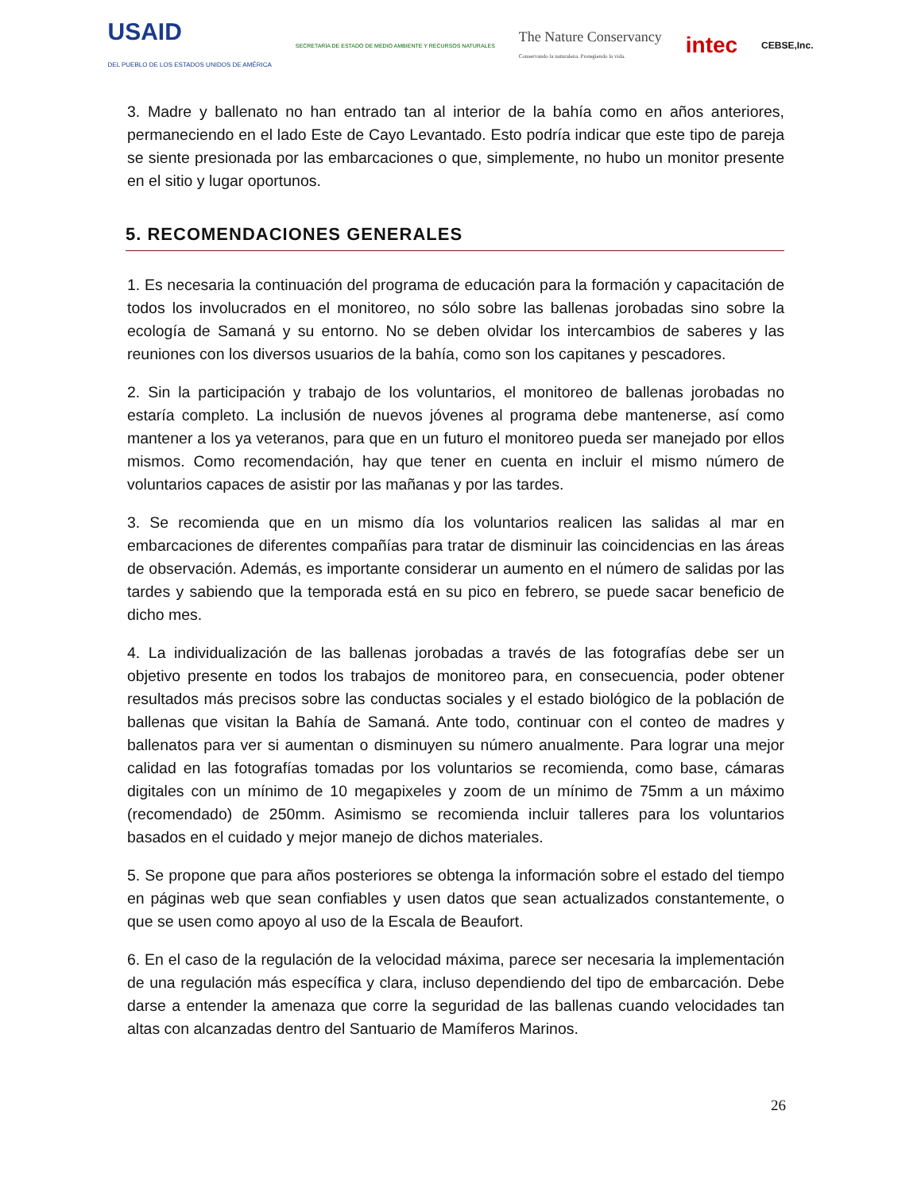USAID
DEL PUEBLO DE LOS ESTADOS UNIDOS DE AMÉRICA SECRETARÍA DE ESTADO DE MEDIO AMBIENTE Y RECURSOS NATURALES The Nature Conservancy
Conservando la naturaleza. Protegiendo la vida. intec CEBSE,Inc.
3. Madre y ballenato no han entrado tan al interior de la bahía como en años anteriores, permaneciendo en el lado Este de Cayo Levantado. Esto podría indicar que este tipo de pareja se siente presionada por las embarcaciones o que, simplemente, no hubo un monitor presente en el sitio y lugar oportunos.
5. RECOMENDACIONES GENERALES
1. Es necesaria la continuación del programa de educación para la formación y capacitación de todos los involucrados en el monitoreo, no sólo sobre las ballenas jorobadas sino sobre la ecología de Samaná y su entorno. No se deben olvidar los intercambios de saberes y las reuniones con los diversos usuarios de la bahía, como son los capitanes y pescadores.
2. Sin la participación y trabajo de los voluntarios, el monitoreo de ballenas jorobadas no estaría completo. La inclusión de nuevos jóvenes al programa debe mantenerse, así como mantener a los ya veteranos, para que en un futuro el monitoreo pueda ser manejado por ellos mismos. Como recomendación, hay que tener en cuenta en incluir el mismo número de voluntarios capaces de asistir por las mañanas y por las tardes.
3. Se recomienda que en un mismo día los voluntarios realicen las salidas al mar en embarcaciones de diferentes compañías para tratar de disminuir las coincidencias en las áreas de observación. Además, es importante considerar un aumento en el número de salidas por las tardes y sabiendo que la temporada está en su pico en febrero, se puede sacar beneficio de dicho mes.
4. La individualización de las ballenas jorobadas a través de las fotografías debe ser un objetivo presente en todos los trabajos de monitoreo para, en consecuencia, poder obtener resultados más precisos sobre las conductas sociales y el estado biológico de la población de ballenas que visitan la Bahía de Samaná. Ante todo, continuar con el conteo de madres y ballenatos para ver si aumentan o disminuyen su número anualmente. Para lograr una mejor calidad en las fotografías tomadas por los voluntarios se recomienda, como base, cámaras digitales con un mínimo de 10 megapixeles y zoom de un mínimo de 75mm a un máximo (recomendado) de 250mm. Asimismo se recomienda incluir talleres para los voluntarios basados en el cuidado y mejor manejo de dichos materiales.
5. Se propone que para años posteriores se obtenga la información sobre el estado del tiempo en páginas web que sean confiables y usen datos que sean actualizados constantemente, o que se usen como apoyo al uso de la Escala de Beaufort.
6. En el caso de la regulación de la velocidad máxima, parece ser necesaria la implementación de una regulación más específica y clara, incluso dependiendo del tipo de embarcación. Debe darse a entender la amenaza que corre la seguridad de las ballenas cuando velocidades tan altas con alcanzadas dentro del Santuario de Mamíferos Marinos.
26